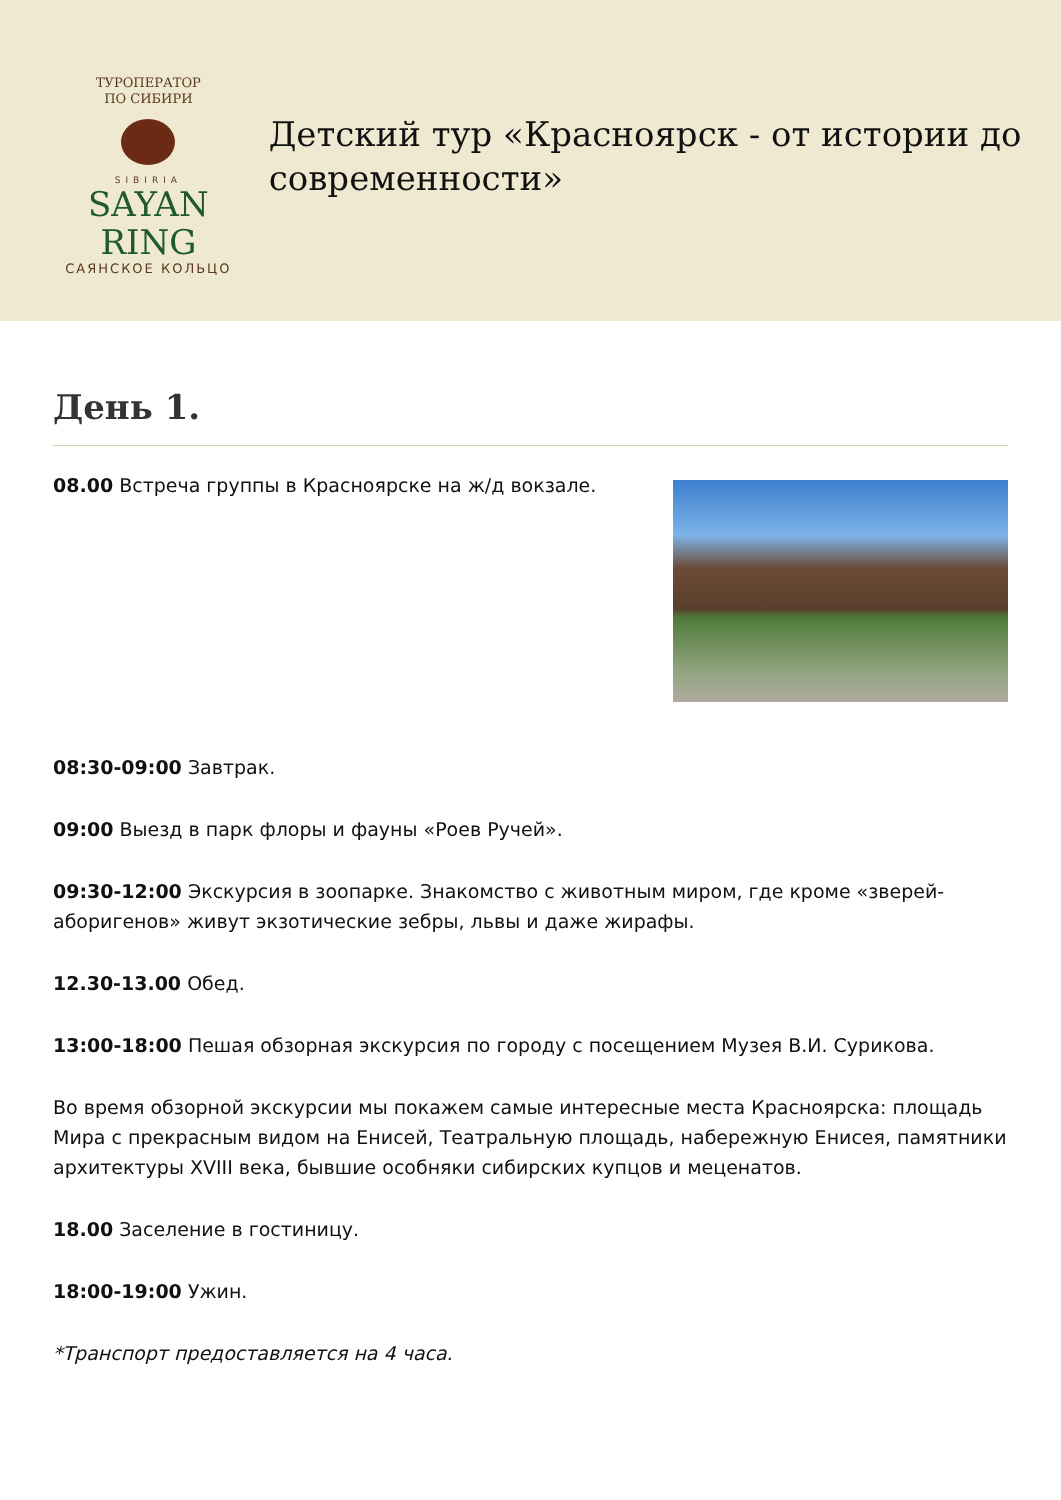ТУРОПЕРАТОР
ПО СИБИРИ
SIBIRIA
SAYAN RING
САЯНСКОЕ КОЛЬЦО
Детский тур «Красноярск - от истории до современности»
День 1.
08.00 Встреча группы в Красноярске на ж/д вокзале.
08:30-09:00 Завтрак.
09:00 Выезд в парк флоры и фауны «Роев Ручей».
09:30-12:00 Экскурсия в зоопарке. Знакомство с животным миром, где кроме «зверей-аборигенов» живут экзотические зебры, львы и даже жирафы.
12.30-13.00 Обед.
13:00-18:00 Пешая обзорная экскурсия по городу с посещением Музея В.И. Сурикова.
Во время обзорной экскурсии мы покажем самые интересные места Красноярска: площадь Мира с прекрасным видом на Енисей, Театральную площадь, набережную Енисея, памятники архитектуры XVIII века, бывшие особняки сибирских купцов и меценатов.
18.00 Заселение в гостиницу.
18:00-19:00 Ужин.
*Транспорт предоставляется на 4 часа.